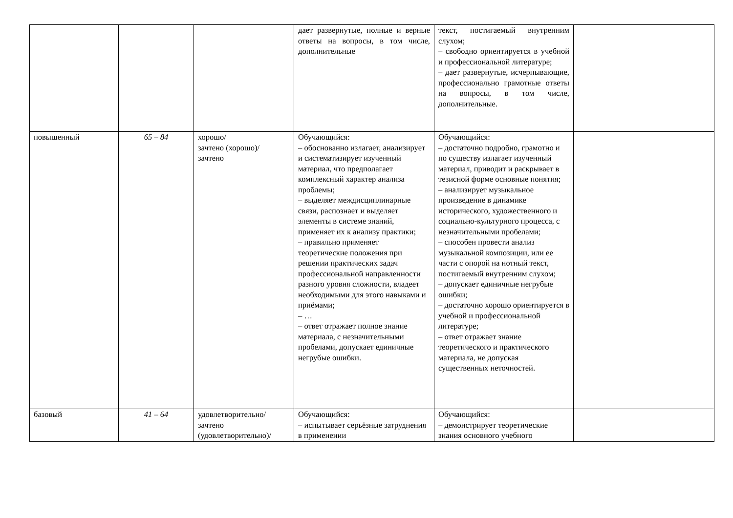| | | | дает развернутые, полные и верные ответы на вопросы, в том числе, дополнительные | текст, постигаемый внутренним слухом; – свободно ориентируется в учебной и профессиональной литературе; – дает развернутые, исчерпывающие, профессионально грамотные ответы на вопросы, в том числе, дополнительные. | |
| повышенный | 65 – 84 | хорошо/ зачтено (хорошо)/ зачтено | Обучающийся: – обоснованно излагает, анализирует и систематизирует изученный материал, что предполагает комплексный характер анализа проблемы; – выделяет междисциплинарные связи, распознает и выделяет элементы в системе знаний, применяет их к анализу практики; – правильно применяет теоретические положения при решении практических задач профессиональной направленности разного уровня сложности, владеет необходимыми для этого навыками и приёмами; – … – ответ отражает полное знание материала, с незначительными пробелами, допускает единичные негрубые ошибки. | Обучающийся: – достаточно подробно, грамотно и по существу излагает изученный материал, приводит и раскрывает в тезисной форме основные понятия; – анализирует музыкальное произведение в динамике исторического, художественного и социально-культурного процесса, с незначительными пробелами; – способен провести анализ музыкальной композиции, или ее части с опорой на нотный текст, постигаемый внутренним слухом; – допускает единичные негрубые ошибки; – достаточно хорошо ориентируется в учебной и профессиональной литературе; – ответ отражает знание теоретического и практического материала, не допуская существенных неточностей. | |
| базовый | 41 – 64 | удовлетворительно/ зачтено (удовлетворительно)/ | Обучающийся: – испытывает серьёзные затруднения в применении | Обучающийся: – демонстрирует теоретические знания основного учебного | |